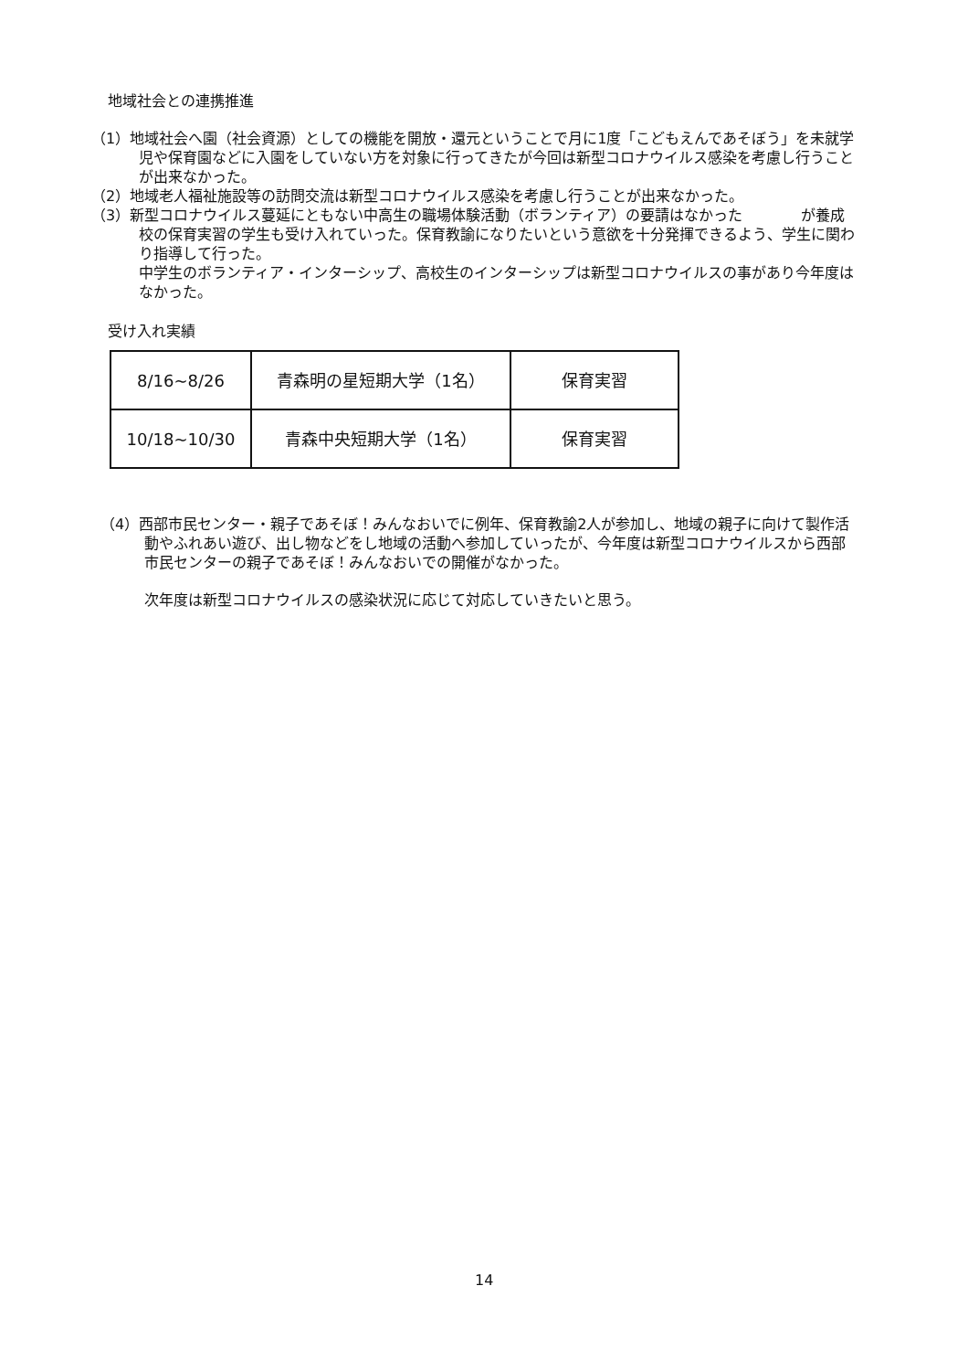地域社会との連携推進
（1）地域社会へ園（社会資源）としての機能を開放・還元ということで月に1度「こどもえんであそぼう」を未就学児や保育園などに入園をしていない方を対象に行ってきたが今回は新型コロナウイルス感染を考慮し行うことが出来なかった。
（2）地域老人福祉施設等の訪問交流は新型コロナウイルス感染を考慮し行うことが出来なかった。
（3）新型コロナウイルス蔓延にともない中高生の職場体験活動（ボランティア）の要請はなかった　　　　が養成校の保育実習の学生も受け入れていった。保育教諭になりたいという意欲を十分発揮できるよう、学生に関わり指導して行った。
中学生のボランティア・インターシップ、高校生のインターシップは新型コロナウイルスの事があり今年度はなかった。
受け入れ実績
| 8/16~8/26 | 青森明の星短期大学（1名） | 保育実習 |
| 10/18~10/30 | 青森中央短期大学（1名） | 保育実習 |
（4）西部市民センター・親子であそぼ！みんなおいでに例年、保育教諭2人が参加し、地域の親子に向けて製作活動やふれあい遊び、出し物などをし地域の活動へ参加していったが、今年度は新型コロナウイルスから西部市民センターの親子であそぼ！みんなおいでの開催がなかった。
次年度は新型コロナウイルスの感染状況に応じて対応していきたいと思う。
14